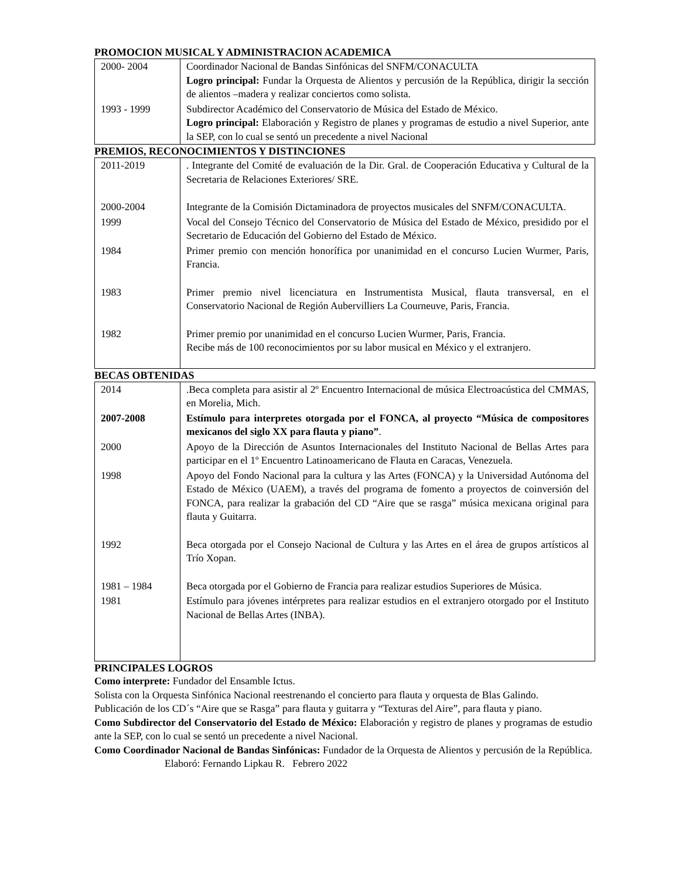PROMOCION MUSICAL Y ADMINISTRACION ACADEMICA
| 2000- 2004 | Coordinador Nacional de Bandas Sinfónicas del SNFM/CONACULTA Logro principal: Fundar la Orquesta de Alientos y percusión de la República, dirigir la sección de alientos –madera y realizar conciertos como solista. |
| 1993 - 1999 | Subdirector Académico del Conservatorio de Música del Estado de México. Logro principal: Elaboración y Registro de planes y programas de estudio a nivel Superior, ante la SEP, con lo cual se sentó un precedente a nivel Nacional |
PREMIOS, RECONOCIMIENTOS Y DISTINCIONES
| 2011-2019 | . Integrante del Comité de evaluación de la Dir. Gral. de Cooperación Educativa y Cultural de la Secretaria de Relaciones Exteriores/ SRE. |
| 2000-2004 | Integrante de la Comisión Dictaminadora de proyectos musicales del SNFM/CONACULTA. |
| 1999 | Vocal del Consejo Técnico del Conservatorio de Música del Estado de México, presidido por el Secretario de Educación del Gobierno del Estado de México. |
| 1984 | Primer premio con mención honorífica por unanimidad en el concurso Lucien Wurmer, Paris, Francia. |
| 1983 | Primer premio nivel licenciatura en Instrumentista Musical, flauta transversal, en el Conservatorio Nacional de Región Aubervilliers La Courneuve, Paris, Francia. |
| 1982 | Primer premio por unanimidad en el concurso Lucien Wurmer, Paris, Francia. Recibe más de 100 reconocimientos por su labor musical en México y el extranjero. |
BECAS OBTENIDAS
| 2014 | .Beca completa para asistir al 2º Encuentro Internacional de música Electroacústica del CMMAS, en Morelia, Mich. |
| 2007-2008 | Estímulo para interpretes otorgada por el FONCA, al proyecto “Música de compositores mexicanos del siglo XX para flauta y piano” . |
| 2000 | Apoyo de la Dirección de Asuntos Internacionales del Instituto Nacional de Bellas Artes para participar en el 1º Encuentro Latinoamericano de Flauta en Caracas, Venezuela. |
| 1998 | Apoyo del Fondo Nacional para la cultura y las Artes (FONCA) y la Universidad Autónoma del Estado de México (UAEM), a través del programa de fomento a proyectos de coinversión del FONCA, para realizar la grabación del CD “Aire que se rasga” música mexicana original para flauta y Guitarra. |
| 1992 | Beca otorgada por el Consejo Nacional de Cultura y las Artes en el área de grupos artísticos al Trío Xopan. |
| 1981 – 1984 | Beca otorgada por el Gobierno de Francia para realizar estudios Superiores de Música. |
| 1981 | Estímulo para jóvenes intérpretes para realizar estudios en el extranjero otorgado por el Instituto Nacional de Bellas Artes (INBA). |
PRINCIPALES LOGROS
Como interprete: Fundador del Ensamble Ictus.
Solista con la Orquesta Sinfónica Nacional reestrenando el concierto para flauta y orquesta de Blas Galindo.
Publicación de los CD´s “Aire que se Rasga” para flauta y guitarra y “Texturas del Aire”, para flauta y piano.
Como Subdirector del Conservatorio del Estado de México: Elaboración y registro de planes y programas de estudio ante la SEP, con lo cual se sentó un precedente a nivel Nacional.
Como Coordinador Nacional de Bandas Sinfónicas: Fundador de la Orquesta de Alientos y percusión de la República. Elaboró: Fernando Lipkau R. Febrero 2022